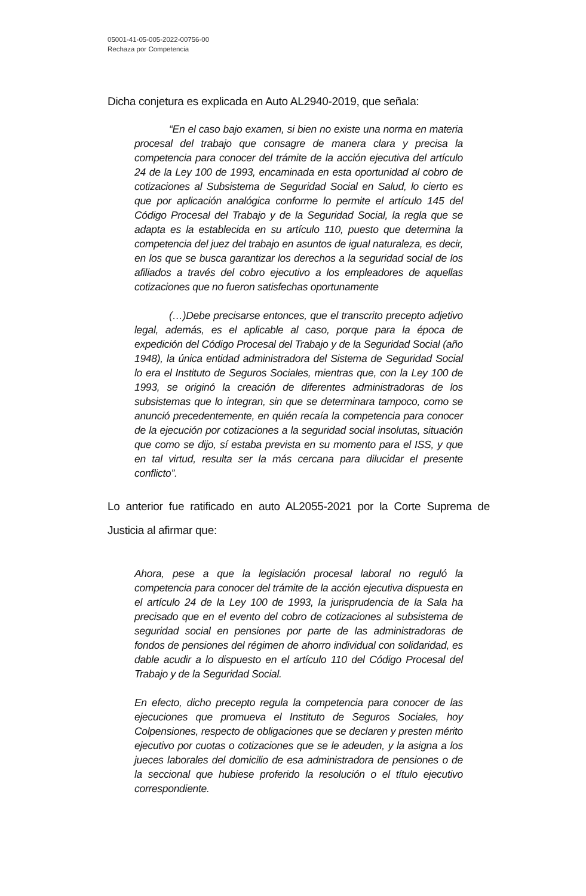05001-41-05-005-2022-00756-00
Rechaza por Competencia
Dicha conjetura es explicada en Auto AL2940-2019, que señala:
“En el caso bajo examen, si bien no existe una norma en materia procesal del trabajo que consagre de manera clara y precisa la competencia para conocer del trámite de la acción ejecutiva del artículo 24 de la Ley 100 de 1993, encaminada en esta oportunidad al cobro de cotizaciones al Subsistema de Seguridad Social en Salud, lo cierto es que por aplicación analógica conforme lo permite el artículo 145 del Código Procesal del Trabajo y de la Seguridad Social, la regla que se adapta es la establecida en su artículo 110, puesto que determina la competencia del juez del trabajo en asuntos de igual naturaleza, es decir, en los que se busca garantizar los derechos a la seguridad social de los afiliados a través del cobro ejecutivo a los empleadores de aquellas cotizaciones que no fueron satisfechas oportunamente
(…)Debe precisarse entonces, que el transcrito precepto adjetivo legal, además, es el aplicable al caso, porque para la época de expedición del Código Procesal del Trabajo y de la Seguridad Social (año 1948), la única entidad administradora del Sistema de Seguridad Social lo era el Instituto de Seguros Sociales, mientras que, con la Ley 100 de 1993, se originó la creación de diferentes administradoras de los subsistemas que lo integran, sin que se determinara tampoco, como se anunció precedentemente, en quién recaía la competencia para conocer de la ejecución por cotizaciones a la seguridad social insolutas, situación que como se dijo, sí estaba prevista en su momento para el ISS, y que en tal virtud, resulta ser la más cercana para dilucidar el presente conflicto”.
Lo anterior fue ratificado en auto AL2055-2021 por la Corte Suprema de Justicia al afirmar que:
Ahora, pese a que la legislación procesal laboral no reguló la competencia para conocer del trámite de la acción ejecutiva dispuesta en el artículo 24 de la Ley 100 de 1993, la jurisprudencia de la Sala ha precisado que en el evento del cobro de cotizaciones al subsistema de seguridad social en pensiones por parte de las administradoras de fondos de pensiones del régimen de ahorro individual con solidaridad, es dable acudir a lo dispuesto en el artículo 110 del Código Procesal del Trabajo y de la Seguridad Social.
En efecto, dicho precepto regula la competencia para conocer de las ejecuciones que promueva el Instituto de Seguros Sociales, hoy Colpensiones, respecto de obligaciones que se declaren y presten mérito ejecutivo por cuotas o cotizaciones que se le adeuden, y la asigna a los jueces laborales del domicilio de esa administradora de pensiones o de la seccional que hubiese proferido la resolución o el título ejecutivo correspondiente.